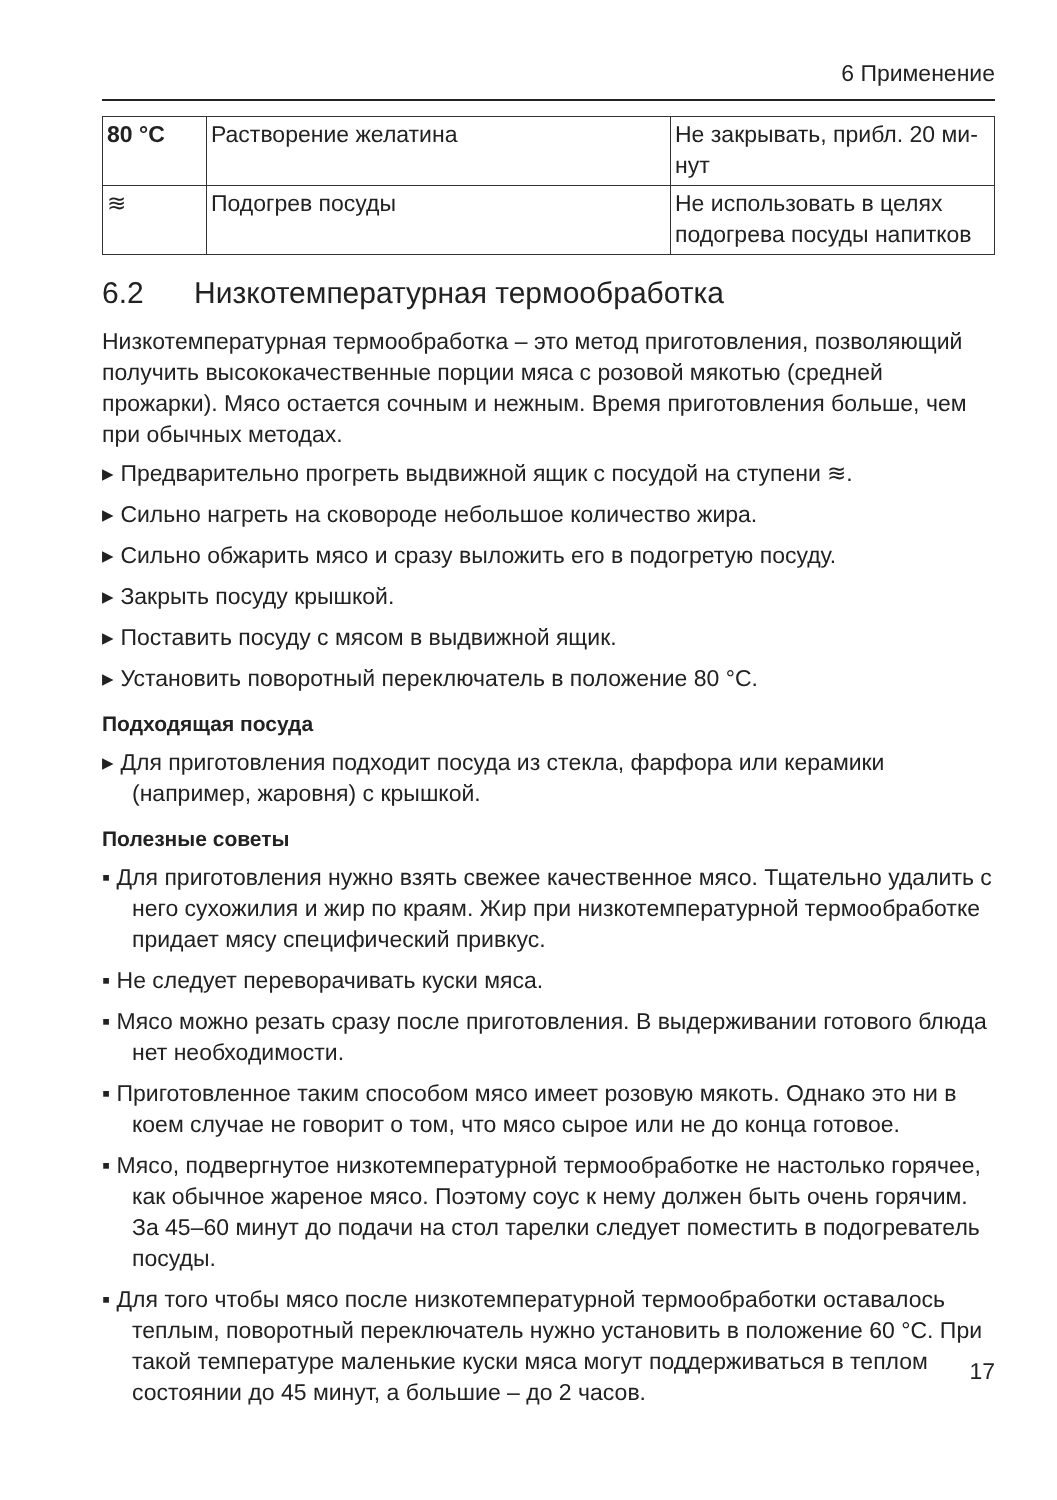6 Применение
| 80 °C | Растворение желатина | Не закрывать, прибл. 20 ми-нут |
| ≋ | Подогрев посуды | Не использовать в целях подогрева посуды напитков |
6.2 Низкотемпературная термообработка
Низкотемпературная термообработка – это метод приготовления, позволяющий получить высококачественные порции мяса с розовой мякотью (средней прожарки). Мясо остается сочным и нежным. Время приготовления больше, чем при обычных методах.
▸ Предварительно прогреть выдвижной ящик с посудой на ступени ≋.
▸ Сильно нагреть на сковороде небольшое количество жира.
▸ Сильно обжарить мясо и сразу выложить его в подогретую посуду.
▸ Закрыть посуду крышкой.
▸ Поставить посуду с мясом в выдвижной ящик.
▸ Установить поворотный переключатель в положение 80 °C.
Подходящая посуда
▸ Для приготовления подходит посуда из стекла, фарфора или керамики (например, жаровня) с крышкой.
Полезные советы
▪ Для приготовления нужно взять свежее качественное мясо. Тщательно удалить с него сухожилия и жир по краям. Жир при низкотемпературной термообработке придает мясу специфический привкус.
▪ Не следует переворачивать куски мяса.
▪ Мясо можно резать сразу после приготовления. В выдерживании готового блюда нет необходимости.
▪ Приготовленное таким способом мясо имеет розовую мякоть. Однако это ни в коем случае не говорит о том, что мясо сырое или не до конца готовое.
▪ Мясо, подвергнутое низкотемпературной термообработке не настолько горячее, как обычное жареное мясо. Поэтому соус к нему должен быть очень горячим. За 45–60 минут до подачи на стол тарелки следует поместить в подогреватель посуды.
▪ Для того чтобы мясо после низкотемпературной термообработки оставалось теплым, поворотный переключатель нужно установить в положение 60 °C. При такой температуре маленькие куски мяса могут поддерживаться в теплом состоянии до 45 минут, а большие – до 2 часов.
17